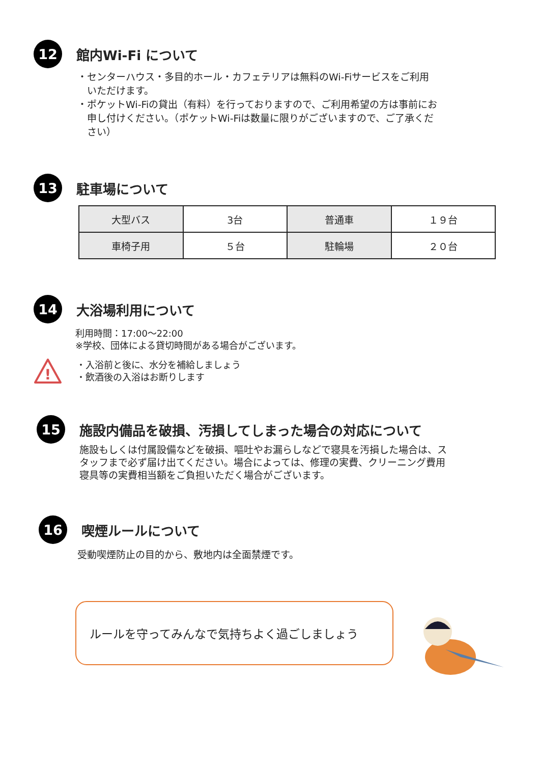12
館内Wi-Fi について
・センターハウス・多目的ホール・カフェテリアは無料のWi-Fiサービスをご利用
　いただけます。
・ポケットWi-Fiの貸出（有料）を行っておりますので、ご利用希望の方は事前にお
　申し付けください。（ポケットWi-Fiは数量に限りがございますので、ご了承くだ
　さい）
13
駐車場について
| 大型バス | 3台 | 普通車 | １９台 |
| 車椅子用 | ５台 | 駐輪場 | ２０台 |
14
大浴場利用について
利用時間：17:00～22:00
※学校、団体による貸切時間がある場合がございます。
!
・入浴前と後に、水分を補給しましょう
・飲酒後の入浴はお断りします
15
施設内備品を破損、汚損してしまった場合の対応について
施設もしくは付属設備などを破損、嘔吐やお漏らしなどで寝具を汚損した場合は、ス
タッフまで必ず届け出てください。場合によっては、修理の実費、クリーニング費用
寝具等の実費相当額をご負担いただく場合がございます。
16
喫煙ルールについて
受動喫煙防止の目的から、敷地内は全面禁煙です。
ルールを守ってみんなで気持ちよく過ごしましょう